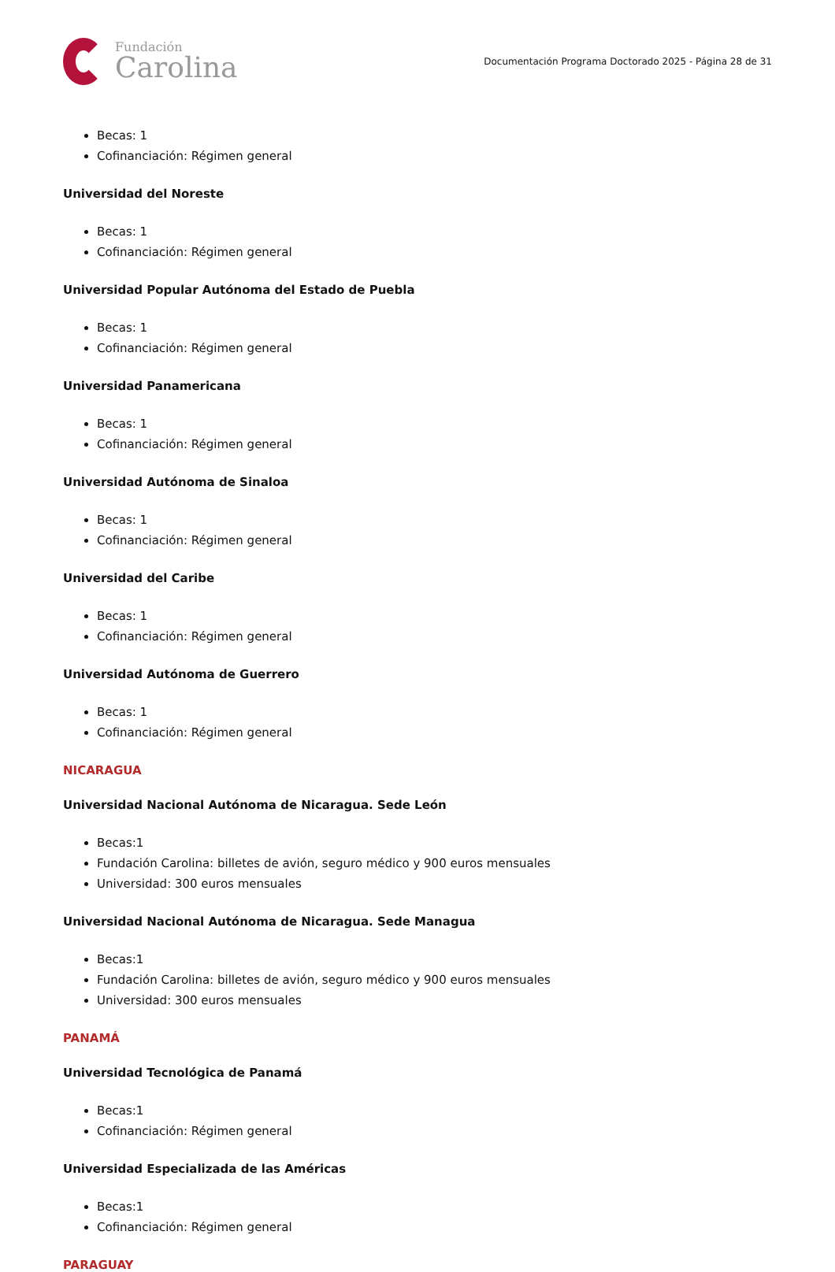Fundación
Carolina
Documentación Programa Doctorado 2025 - Página 28 de 31
Becas: 1
Cofinanciación: Régimen general
Universidad del Noreste
Becas: 1
Cofinanciación: Régimen general
Universidad Popular Autónoma del Estado de Puebla
Becas: 1
Cofinanciación: Régimen general
Universidad Panamericana
Becas: 1
Cofinanciación: Régimen general
Universidad Autónoma de Sinaloa
Becas: 1
Cofinanciación: Régimen general
Universidad del Caribe
Becas: 1
Cofinanciación: Régimen general
Universidad Autónoma de Guerrero
Becas: 1
Cofinanciación: Régimen general
NICARAGUA
Universidad Nacional Autónoma de Nicaragua. Sede León
Becas:1
Fundación Carolina: billetes de avión, seguro médico y 900 euros mensuales
Universidad: 300 euros mensuales
Universidad Nacional Autónoma de Nicaragua. Sede Managua
Becas:1
Fundación Carolina: billetes de avión, seguro médico y 900 euros mensuales
Universidad: 300 euros mensuales
PANAMÁ
Universidad Tecnológica de Panamá
Becas:1
Cofinanciación: Régimen general
Universidad Especializada de las Américas
Becas:1
Cofinanciación: Régimen general
PARAGUAY